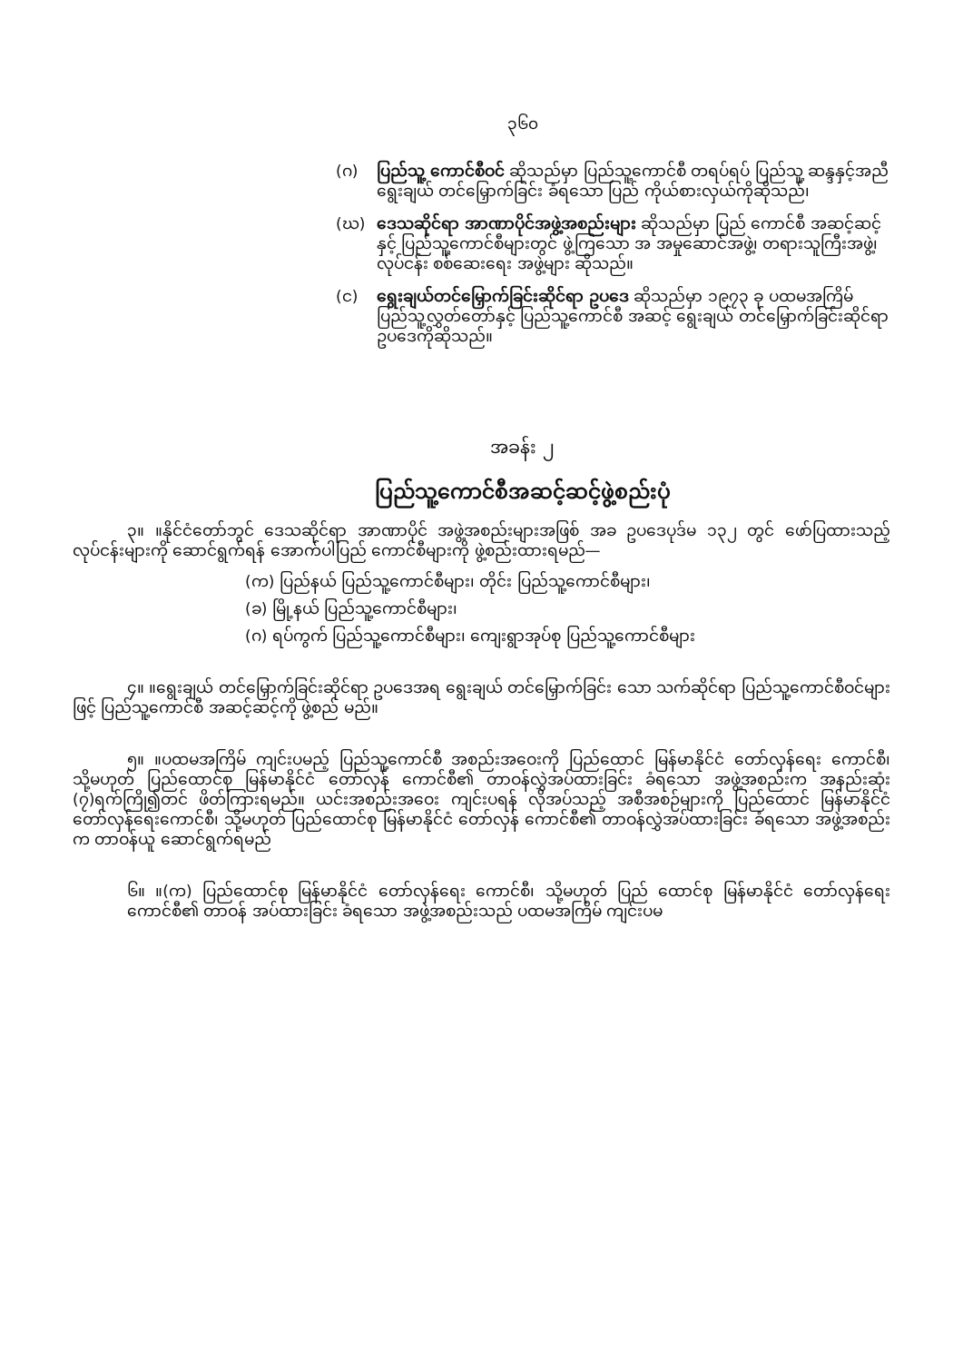၃၆၀
(ဂ) ပြည်သူ့ ကောင်စီဝင် ဆိုသည်မှာ ပြည်သူ့ကောင်စီ တရပ်ရပ် ပြည်သူ့ ဆန္ဒနှင့်အညီ ရွေးချယ် တင်မြှောက်ခြင်း ခံရသော ပြည် ကိုယ်စားလှယ်ကိုဆိုသည်၊
(ဃ) ဒေသဆိုင်ရာ အာဏာပိုင်အဖွဲ့အစည်းများ ဆိုသည်မှာ ပြည် ကောင်စီ အဆင့်ဆင့်နှင့် ပြည်သူ့ကောင်စီများတွင် ဖွဲ့ကြသော အ အမှုဆောင်အဖွဲ့၊ တရားသူကြီးအဖွဲ့၊ လုပ်ငန်း စစ်ဆေးရေး အဖွဲ့များ ဆိုသည်။
(င) ရွေးချယ်တင်မြှောက်ခြင်းဆိုင်ရာ ဥပဒေ ဆိုသည်မှာ ၁၉၇၃ ခု ပထမအကြိမ် ပြည်သူ့လွှတ်တော်နှင့် ပြည်သူ့ကောင်စီ အဆင့် ရွေးချယ် တင်မြှောက်ခြင်းဆိုင်ရာ ဥပဒေကိုဆိုသည်။
အခန်း ၂
ပြည်သူ့ကောင်စီအဆင့်ဆင့်ဖွဲ့စည်းပုံ
၃။ ။နိုင်ငံတော်ဘွင် ဒေသဆိုင်ရာ အာဏာပိုင် အဖွဲ့အစည်းများအဖြစ် အခ ဥပဒေပုဒ်မ ၁၃၂ တွင် ဖော်ပြထားသည့် လုပ်ငန်းများကို ဆောင်ရွက်ရန် အောက်ပါပြည် ကောင်စီများကို ဖွဲ့စည်းထားရမည်—
(က) ပြည်နယ် ပြည်သူ့ကောင်စီများ၊ တိုင်း ပြည်သူ့ကောင်စီများ၊
(ခ) မြို့နယ် ပြည်သူ့ကောင်စီများ၊
(ဂ) ရပ်ကွက် ပြည်သူ့ကောင်စီများ၊ ကျေးရွာအုပ်စု ပြည်သူ့ကောင်စီများ
၄။ ။ရွေးချယ် တင်မြှောက်ခြင်းဆိုင်ရာ ဥပဒေအရ ရွေးချယ် တင်မြှောက်ခြင်း သော သက်ဆိုင်ရာ ပြည်သူ့ကောင်စီဝင်များဖြင့် ပြည်သူ့ကောင်စီ အဆင့်ဆင့်ကို ဖွဲ့စည် မည်။
၅။ ။ပထမအကြိမ် ကျင်းပမည့် ပြည်သူ့ကောင်စီ အစည်းအဝေးကို ပြည်ထောင် မြန်မာနိုင်ငံ တော်လှန်ရေး ကောင်စီ၊ သို့မဟုတ် ပြည်ထောင်စု မြန်မာနိုင်ငံ တော်လှန် ကောင်စီ၏ တာဝန်လွှဲအပ်ထားခြင်း ခံရသော အဖွဲ့အစည်းက အနည်းဆုံး (၇)ရက်ကြို၍တင် ဖိတ်ကြားရမည်။ ယင်းအစည်းအဝေး ကျင်းပရန် လိုအပ်သည့် အစီအစဉ်များကို ပြည်ထောင် မြန်မာနိုင်ငံ တော်လှန်ရေးကောင်စီ၊ သို့မဟုတ် ပြည်ထောင်စု မြန်မာနိုင်ငံ တော်လှန် ကောင်စီ၏ တာဝန်လွှဲအပ်ထားခြင်း ခံရသော အဖွဲ့အစည်းက တာဝန်ယူ ဆောင်ရွက်ရမည်
၆။ ။(က) ပြည်ထောင်စု မြန်မာနိုင်ငံ တော်လှန်ရေး ကောင်စီ၊ သို့မဟုတ် ပြည် ထောင်စု မြန်မာနိုင်ငံ တော်လှန်ရေး ကောင်စီ၏ တာဝန် အပ်ထားခြင်း ခံရသော အဖွဲ့အစည်းသည် ပထမအကြိမ် ကျင်းပမ